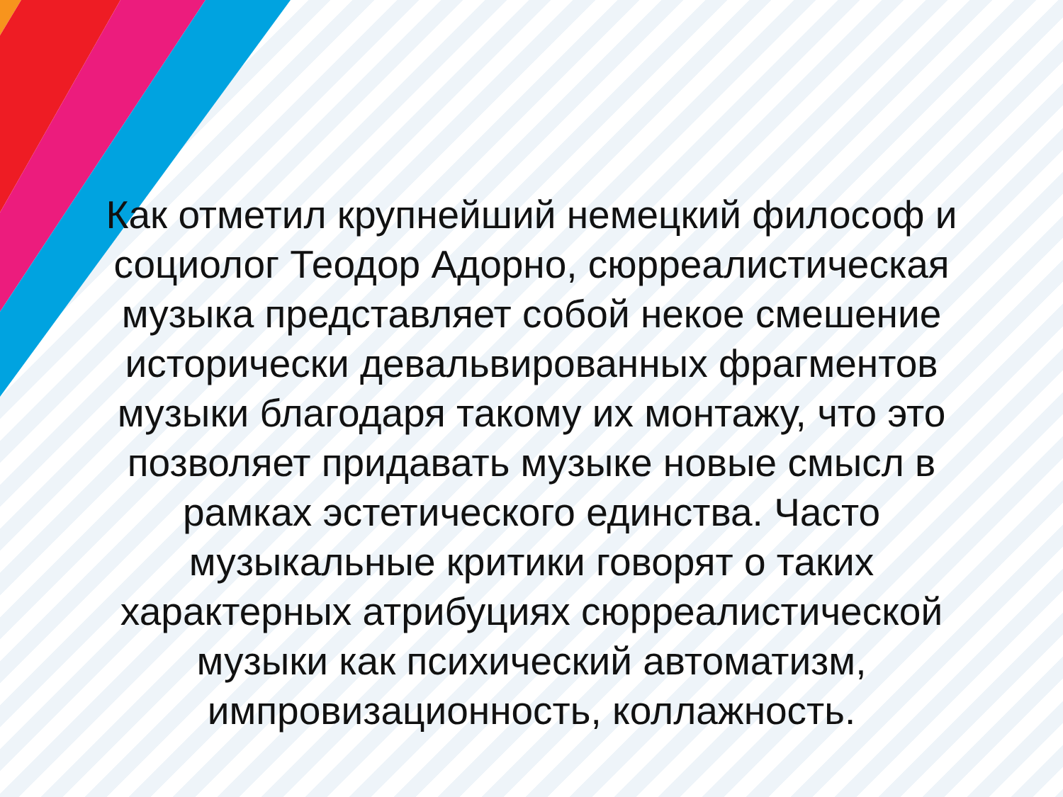Как отметил крупнейший немецкий философ и социолог Теодор Адорно, сюрреалистическая музыка представляет собой некое смешение исторически девальвированных фрагментов музыки благодаря такому их монтажу, что это позволяет придавать музыке новые смысл в рамках эстетического единства. Часто музыкальные критики говорят о таких характерных атрибуциях сюрреалистической музыки как психический автоматизм, импровизационность, коллажность.